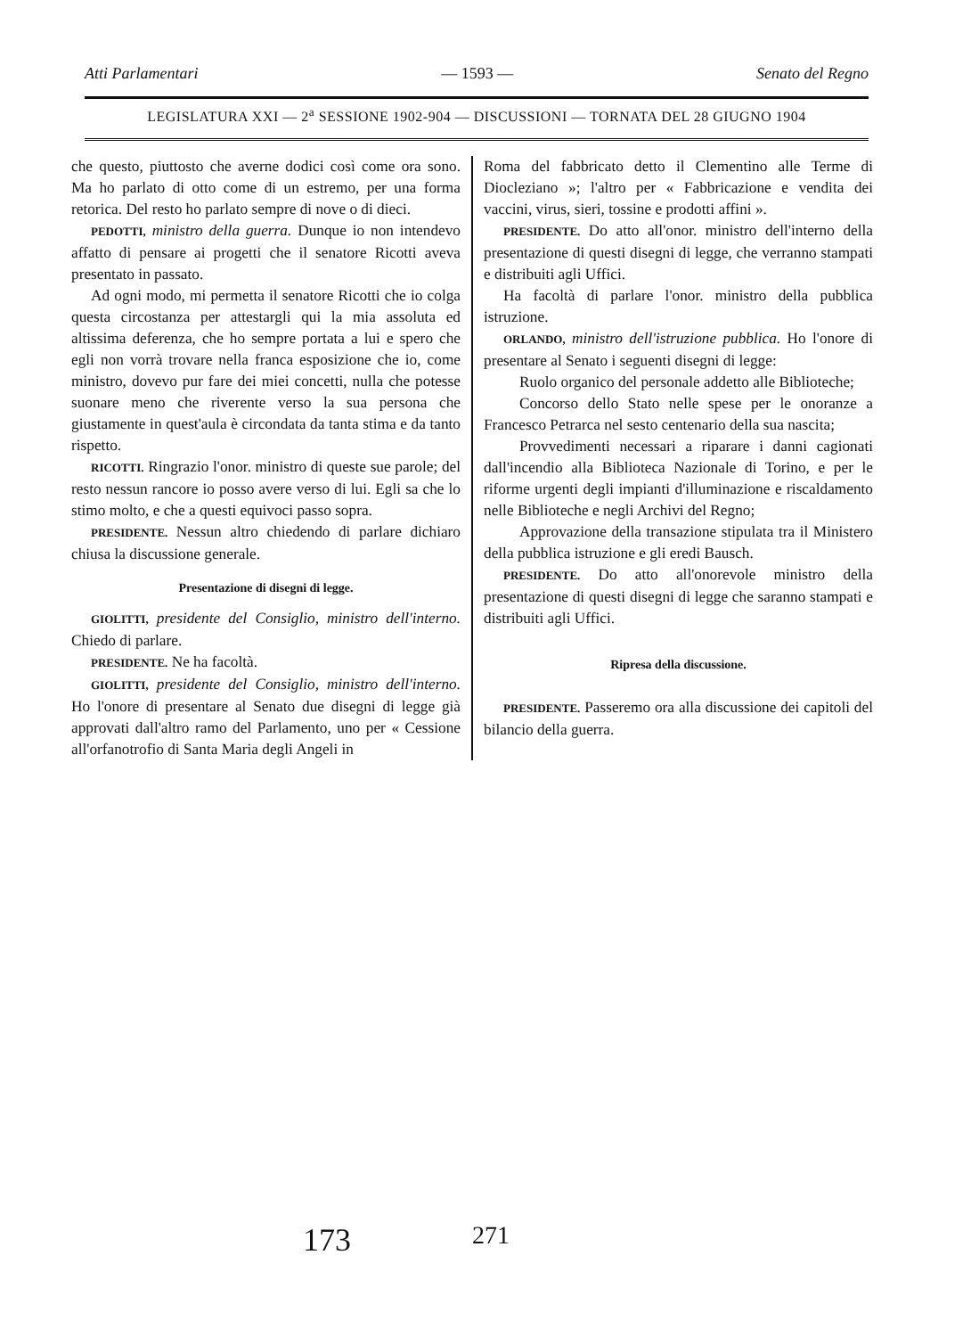Atti Parlamentari — 1593 — Senato del Regno
LEGISLATURA XXI — 2<sup>a</sup> SESSIONE 1902-904 — DISCUSSIONI — TORNATA DEL 28 GIUGNO 1904
che questo, piuttosto che averne dodici così come ora sono. Ma ho parlato di otto come di un estremo, per una forma retorica. Del resto ho parlato sempre di nove o di dieci.
PEDOTTI, ministro della guerra. Dunque io non intendevo affatto di pensare ai progetti che il senatore Ricotti aveva presentato in passato.
Ad ogni modo, mi permetta il senatore Ricotti che io colga questa circostanza per attestargli qui la mia assoluta ed altissima deferenza, che ho sempre portata a lui e spero che egli non vorrà trovare nella franca esposizione che io, come ministro, dovevo pur fare dei miei concetti, nulla che potesse suonare meno che riverente verso la sua persona che giustamente in quest'aula è circondata da tanta stima e da tanto rispetto.
RICOTTI. Ringrazio l'onor. ministro di queste sue parole; del resto nessun rancore io posso avere verso di lui. Egli sa che lo stimo molto, e che a questi equivoci passo sopra.
PRESIDENTE. Nessun altro chiedendo di parlare dichiaro chiusa la discussione generale.
Presentazione di disegni di legge.
GIOLITTI, presidente del Consiglio, ministro dell'interno. Chiedo di parlare.
PRESIDENTE. Ne ha facoltà.
GIOLITTI, presidente del Consiglio, ministro dell'interno. Ho l'onore di presentare al Senato due disegni di legge già approvati dall'altro ramo del Parlamento, uno per « Cessione all'orfanotrofio di Santa Maria degli Angeli in
Roma del fabbricato detto il Clementino alle Terme di Diocleziano »; l'altro per « Fabbricazione e vendita dei vaccini, virus, sieri, tossine e prodotti affini ».
PRESIDENTE. Do atto all'onor. ministro dell'interno della presentazione di questi disegni di legge, che verranno stampati e distribuiti agli Uffici.
Ha facoltà di parlare l'onor. ministro della pubblica istruzione.
ORLANDO, ministro dell'istruzione pubblica. Ho l'onore di presentare al Senato i seguenti disegni di legge:
Ruolo organico del personale addetto alle Biblioteche;
Concorso dello Stato nelle spese per le onoranze a Francesco Petrarca nel sesto centenario della sua nascita;
Provvedimenti necessari a riparare i danni cagionati dall'incendio alla Biblioteca Nazionale di Torino, e per le riforme urgenti degli impianti d'illuminazione e riscaldamento nelle Biblioteche e negli Archivi del Regno;
Approvazione della transazione stipulata tra il Ministero della pubblica istruzione e gli eredi Bausch.
PRESIDENTE. Do atto all'onorevole ministro della presentazione di questi disegni di legge che saranno stampati e distribuiti agli Uffici.
Ripresa della discussione.
PRESIDENTE. Passeremo ora alla discussione dei capitoli del bilancio della guerra.
173 271